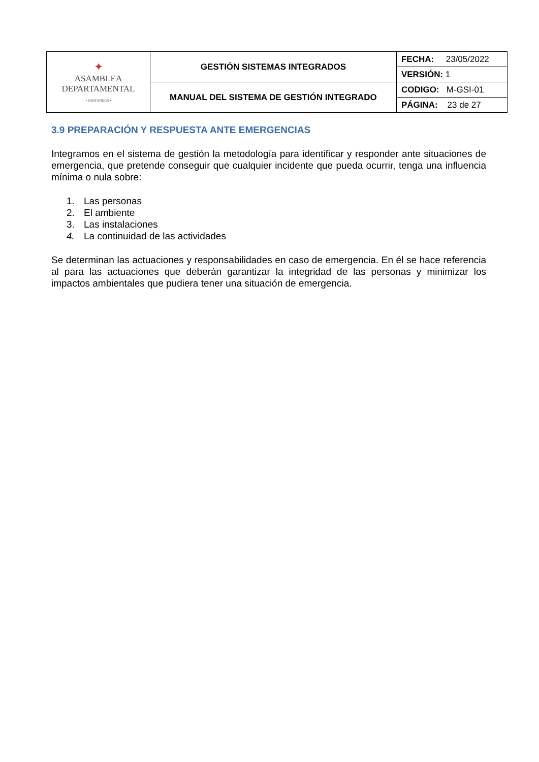| ✦ ASAMBLEA DEPARTAMENTAL • SANTANDER • | GESTIÓN SISTEMAS INTEGRADOS | FECHA: 23/05/2022 |
| | | VERSIÓN: 1 |
| | MANUAL DEL SISTEMA DE GESTIÓN INTEGRADO | CODIGO: M-GSI-01 |
| | | PÁGINA: 23 de 27 |
3.9 PREPARACIÓN Y RESPUESTA ANTE EMERGENCIAS
Integramos en el sistema de gestión la metodología para identificar y responder ante situaciones de emergencia, que pretende conseguir que cualquier incidente que pueda ocurrir, tenga una influencia mínima o nula sobre:
1. Las personas
2. El ambiente
3. Las instalaciones
4. La continuidad de las actividades
Se determinan las actuaciones y responsabilidades en caso de emergencia. En él se hace referencia al para las actuaciones que deberán garantizar la integridad de las personas y minimizar los impactos ambientales que pudiera tener una situación de emergencia.